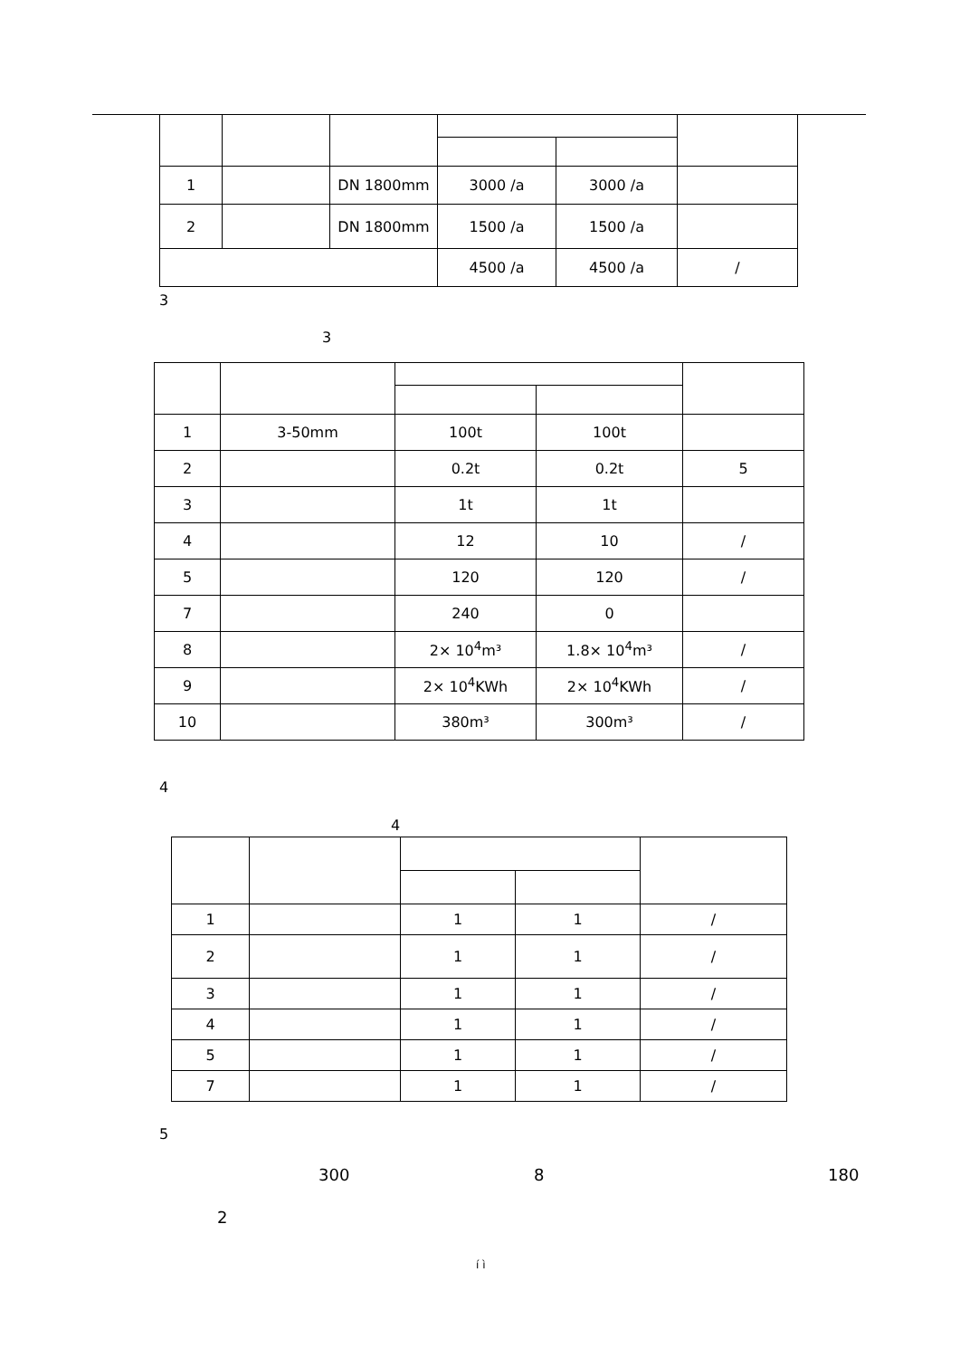| 1 | | DN 1800mm | 3000 /a | 3000 /a | |
| 2 | | DN 1800mm | 1500 /a | 1500 /a | |
| | | | 4500 /a | 4500 /a | / |
3
3
| 1 | 3-50mm | 100t | 100t | |
| 2 | | 0.2t | 0.2t | 5 |
| 3 | | 1t | 1t | |
| 4 | | 12 | 10 | / |
| 5 | | 120 | 120 | / |
| 7 | | 240 | 0 | |
| 8 | | 2× 10<sup>4</sup>m³ | 1.8× 10<sup>4</sup>m³ | / |
| 9 | | 2× 10<sup>4</sup>KWh | 2× 10<sup>4</sup>KWh | / |
| 10 | | 380m³ | 300m³ | / |
4
4
| 1 | | 1 | 1 | / |
| 2 | | 1 | 1 | / |
| 3 | | 1 | 1 | / |
| 4 | | 1 | 1 | / |
| 5 | | 1 | 1 | / |
| 7 | | 1 | 1 | / |
5
300 8 180
2
í ì